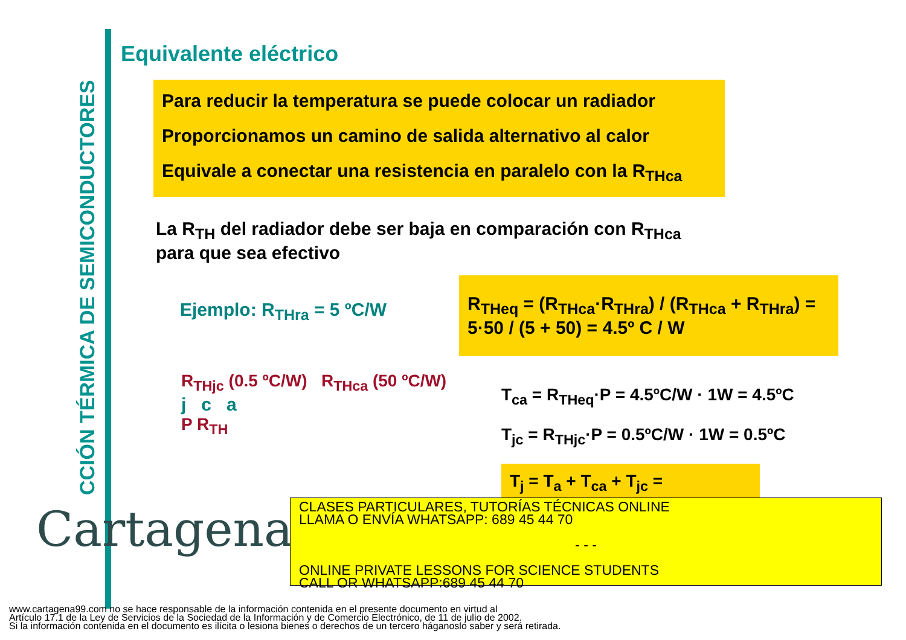CCIÓN TÉRMICA DE SEMICONDUCTORES
Equivalente eléctrico
Para reducir la temperatura se puede colocar un radiador
Proporcionamos un camino de salida alternativo al calor
Equivale a conectar una resistencia en paralelo con la R<sub>THca</sub>
La R<sub>TH</sub> del radiador debe ser baja en comparación con R<sub>THca</sub>
para que sea efectivo
Ejemplo: R<sub>THra</sub> = 5 ºC/W
R<sub>THeq</sub> = (R<sub>THca</sub>·R<sub>THra</sub>) / (R<sub>THca</sub> + R<sub>THra</sub>) = 5·50 / (5 + 50) = 4.5º C / W
R<sub>THjc</sub> (0.5 ºC/W) R<sub>THca</sub> (50 ºC/W)
j c a
P R<sub>TH</sub>
T<sub>ca</sub> = R<sub>THeq</sub>·P = 4.5ºC/W · 1W = 4.5ºC
T<sub>jc</sub> = R<sub>THjc</sub>·P = 0.5ºC/W · 1W = 0.5ºC
T<sub>j</sub> = T<sub>a</sub> + T<sub>ca</sub> + T<sub>jc</sub> =
Cartagena99
CLASES PARTICULARES, TUTORÍAS TÉCNICAS ONLINE
LLAMA O ENVÍA WHATSAPP: 689 45 44 70
- - -
ONLINE PRIVATE LESSONS FOR SCIENCE STUDENTS
CALL OR WHATSAPP:689 45 44 70
www.cartagena99.com no se hace responsable de la información contenida en el presente documento en virtud al
Artículo 17.1 de la Ley de Servicios de la Sociedad de la Información y de Comercio Electrónico, de 11 de julio de 2002.
Si la información contenida en el documento es ilícita o lesiona bienes o derechos de un tercero háganoslo saber y será retirada.